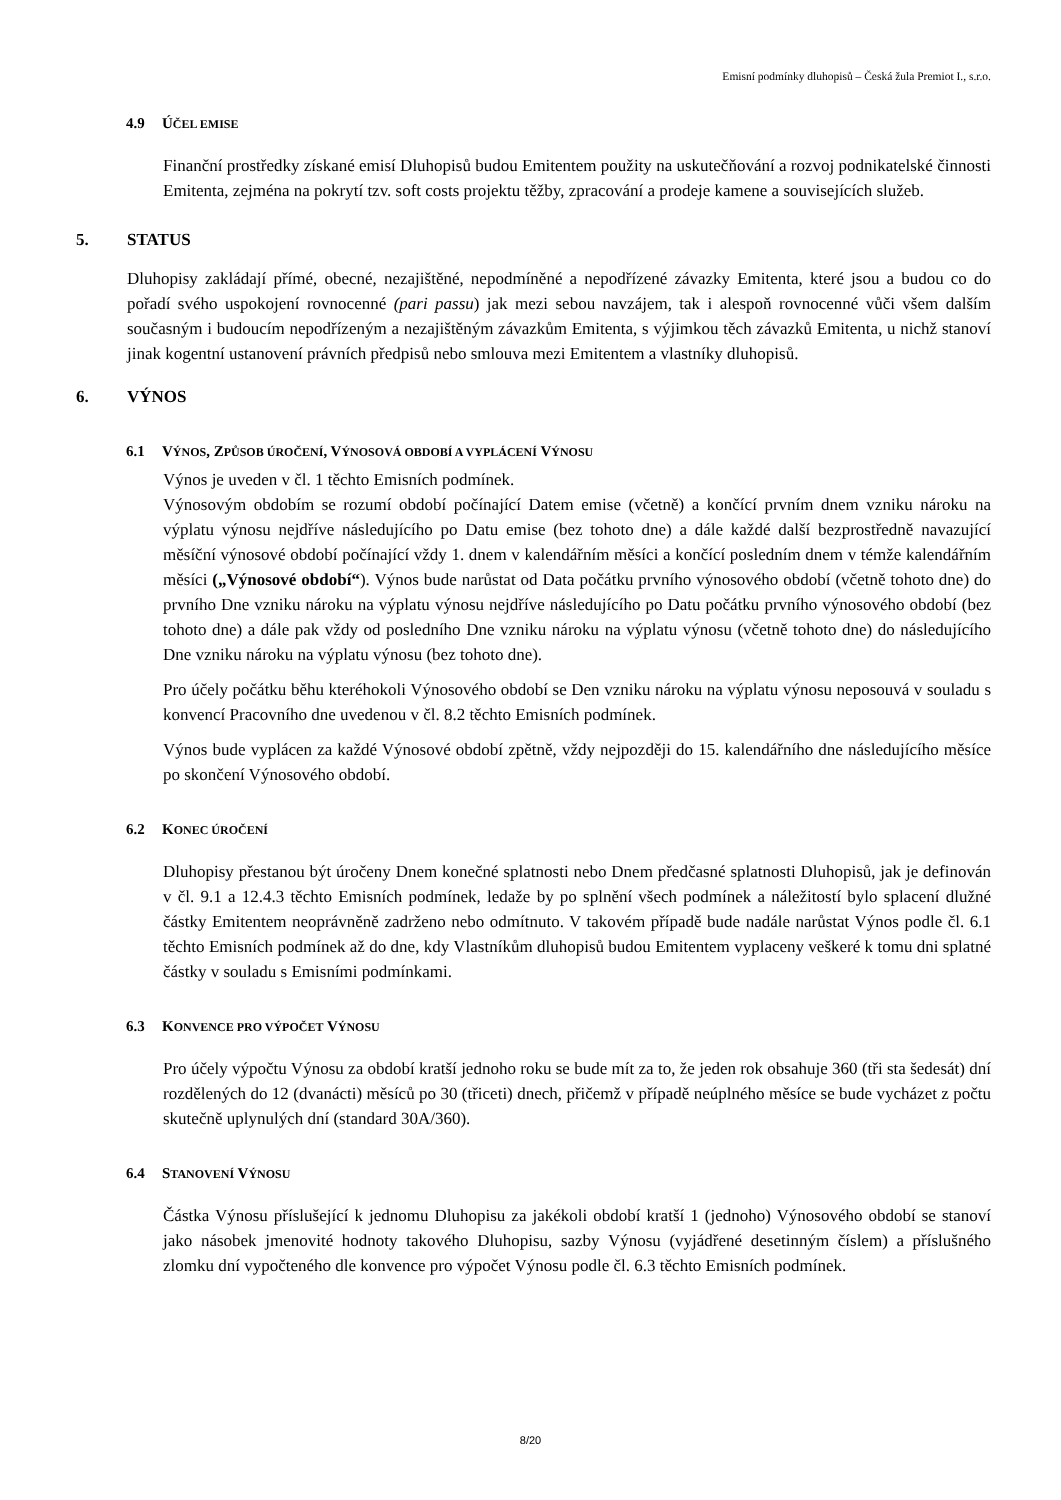Emisní podmínky dluhopisů – Česká žula Premiot I., s.r.o.
4.9 ÚČEL EMISE
Finanční prostředky získané emisí Dluhopisů budou Emitentem použity na uskutečňování a rozvoj podnikatelské činnosti Emitenta, zejména na pokrytí tzv. soft costs projektu těžby, zpracování a prodeje kamene a souvisejících služeb.
5. STATUS
Dluhopisy zakládají přímé, obecné, nezajištěné, nepodmíněné a nepodřízené závazky Emitenta, které jsou a budou co do pořadí svého uspokojení rovnocenné (pari passu) jak mezi sebou navzájem, tak i alespoň rovnocenné vůči všem dalším současným i budoucím nepodřízeným a nezajištěným závazkům Emitenta, s výjimkou těch závazků Emitenta, u nichž stanoví jinak kogentní ustanovení právních předpisů nebo smlouva mezi Emitentem a vlastníky dluhopisů.
6. VÝNOS
6.1 VÝNOS, ZPŮSOB ÚROČENÍ, VÝNOSOVÁ OBDOBÍ A VYPLÁCENÍ VÝNOSU
Výnos je uveden v čl. 1 těchto Emisních podmínek.
Výnosovým obdobím se rozumí období počínající Datem emise (včetně) a končící prvním dnem vzniku nároku na výplatu výnosu nejdříve následujícího po Datu emise (bez tohoto dne) a dále každé další bezprostředně navazující měsíční výnosové období počínající vždy 1. dnem v kalendářním měsíci a končící posledním dnem v témže kalendářním měsíci („Výnosové období“). Výnos bude narůstat od Data počátku prvního výnosového období (včetně tohoto dne) do prvního Dne vzniku nároku na výplatu výnosu nejdříve následujícího po Datu počátku prvního výnosového období (bez tohoto dne) a dále pak vždy od posledního Dne vzniku nároku na výplatu výnosu (včetně tohoto dne) do následujícího Dne vzniku nároku na výplatu výnosu (bez tohoto dne).
Pro účely počátku běhu kteréhokoli Výnosového období se Den vzniku nároku na výplatu výnosu neposouvá v souladu s konvencí Pracovního dne uvedenou v čl. 8.2 těchto Emisních podmínek.
Výnos bude vyplácen za každé Výnosové období zpětně, vždy nejpozději do 15. kalendářního dne následujícího měsíce po skončení Výnosového období.
6.2 KONEC ÚROČENÍ
Dluhopisy přestanou být úročeny Dnem konečné splatnosti nebo Dnem předčasné splatnosti Dluhopisů, jak je definován v čl. 9.1 a 12.4.3 těchto Emisních podmínek, ledaže by po splnění všech podmínek a náležitostí bylo splacení dlužné částky Emitentem neoprávněně zadrženo nebo odmítnuto. V takovém případě bude nadále narůstat Výnos podle čl. 6.1 těchto Emisních podmínek až do dne, kdy Vlastníkům dluhopisů budou Emitentem vyplaceny veškeré k tomu dni splatné částky v souladu s Emisními podmínkami.
6.3 KONVENCE PRO VÝPOČET VÝNOSU
Pro účely výpočtu Výnosu za období kratší jednoho roku se bude mít za to, že jeden rok obsahuje 360 (tři sta šedesát) dní rozdělených do 12 (dvanácti) měsíců po 30 (třiceti) dnech, přičemž v případě neúplného měsíce se bude vycházet z počtu skutečně uplynulých dní (standard 30A/360).
6.4 STANOVENÍ VÝNOSU
Částka Výnosu příslušející k jednomu Dluhopisu za jakékoli období kratší 1 (jednoho) Výnosového období se stanoví jako násobek jmenovité hodnoty takového Dluhopisu, sazby Výnosu (vyjádřené desetinným číslem) a příslušného zlomku dní vypočteného dle konvence pro výpočet Výnosu podle čl. 6.3 těchto Emisních podmínek.
8/20